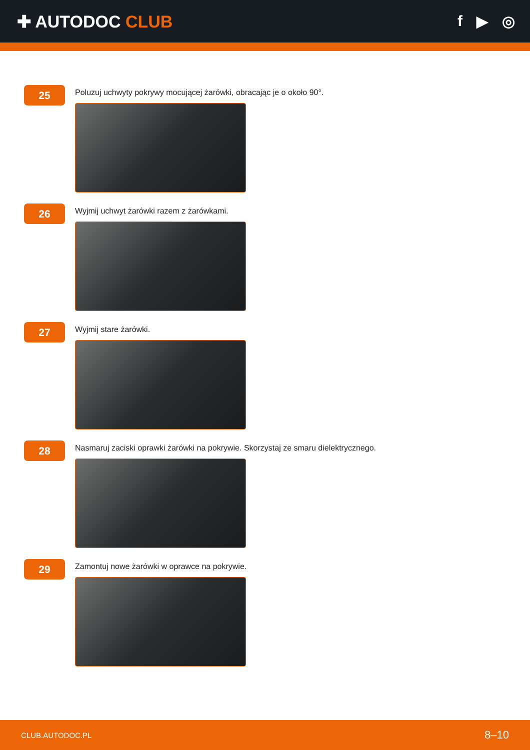✚ AUTODOC CLUB f ▶ ◎
25
Poluzuj uchwyty pokrywy mocującej żarówki, obracając je o około 90°.
26
Wyjmij uchwyt żarówki razem z żarówkami.
27
Wyjmij stare żarówki.
28
Nasmaruj zaciski oprawki żarówki na pokrywie. Skorzystaj ze smaru dielektrycznego.
29
Zamontuj nowe żarówki w oprawce na pokrywie.
CLUB.AUTODOC.PL 8–10